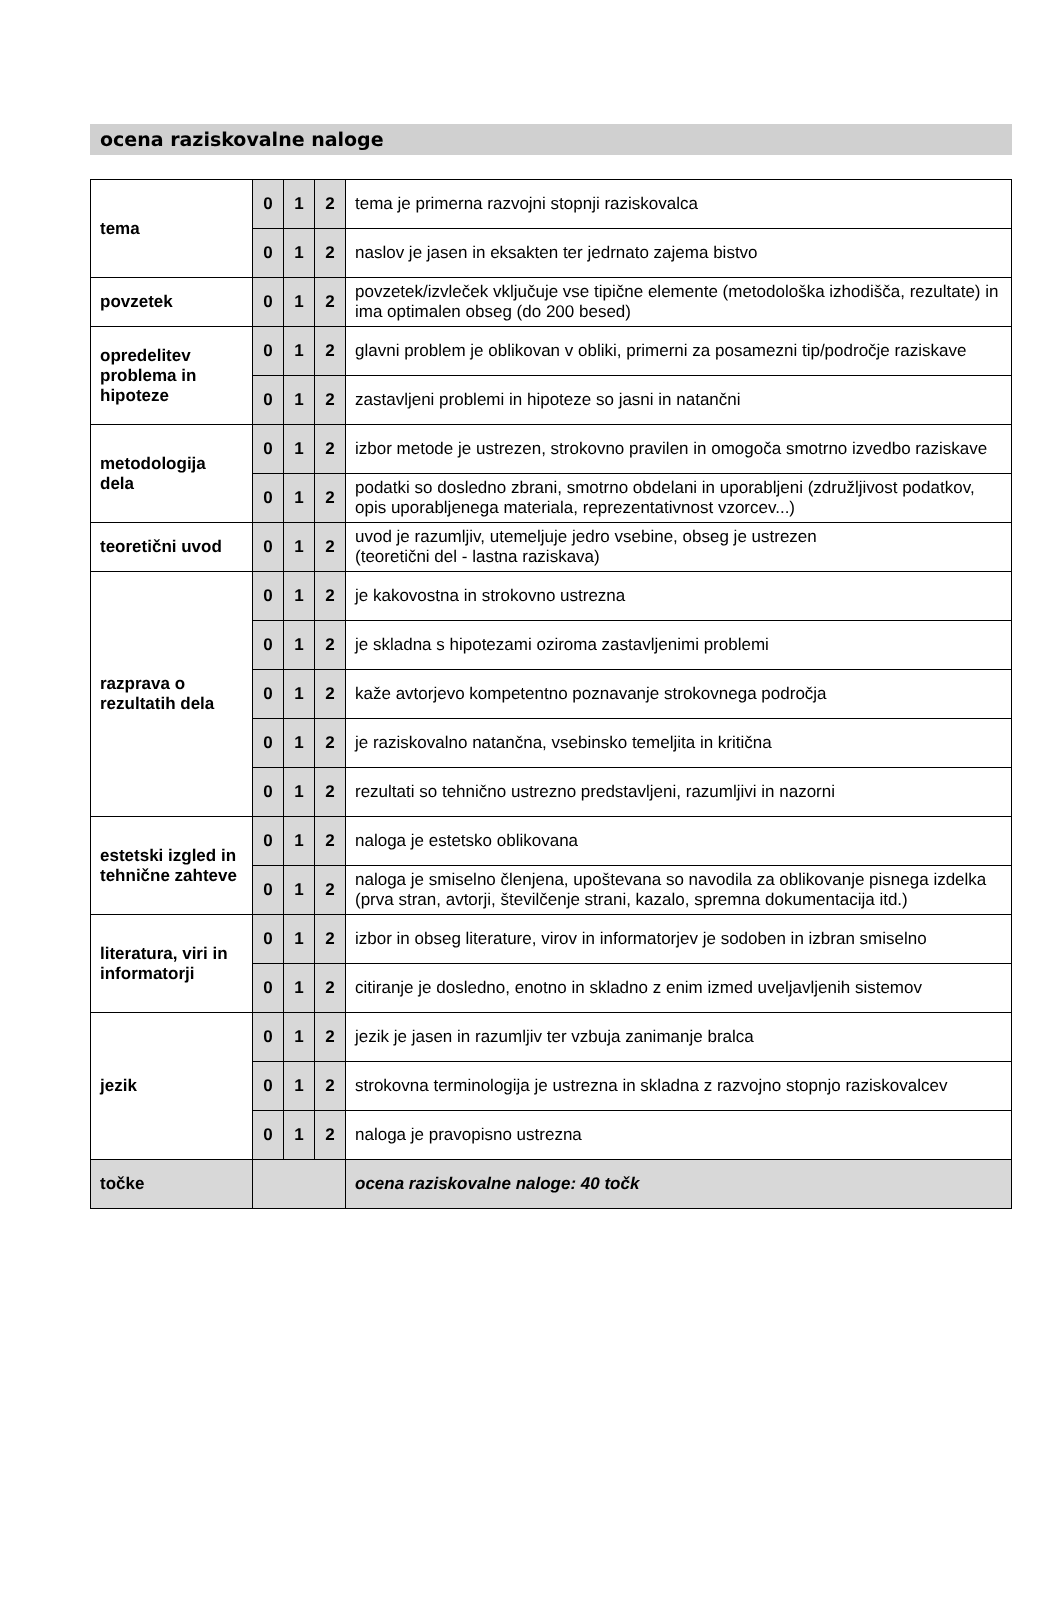ocena raziskovalne naloge
| tema | 0 | 1 | 2 | tema je primerna razvojni stopnji raziskovalca |
| | 0 | 1 | 2 | naslov je jasen in eksakten ter jedrnato zajema bistvo |
| povzetek | 0 | 1 | 2 | povzetek/izvleček vključuje vse tipične elemente (metodološka izhodišča, rezultate) in ima optimalen obseg (do 200 besed) |
| opredelitev problema in hipoteze | 0 | 1 | 2 | glavni problem je oblikovan v obliki, primerni za posamezni tip/področje raziskave |
| | 0 | 1 | 2 | zastavljeni problemi in hipoteze so jasni in natančni |
| metodologija dela | 0 | 1 | 2 | izbor metode je ustrezen, strokovno pravilen in omogoča smotrno izvedbo raziskave |
| | 0 | 1 | 2 | podatki so dosledno zbrani, smotrno obdelani in uporabljeni (združljivost podatkov, opis uporabljenega materiala, reprezentativnost vzorcev...) |
| teoretični uvod | 0 | 1 | 2 | uvod je razumljiv, utemeljuje jedro vsebine, obseg je ustrezen (teoretični del - lastna raziskava) |
| razprava o rezultatih dela | 0 | 1 | 2 | je kakovostna in strokovno ustrezna |
| | 0 | 1 | 2 | je skladna s hipotezami oziroma zastavljenimi problemi |
| | 0 | 1 | 2 | kaže avtorjevo kompetentno poznavanje strokovnega področja |
| | 0 | 1 | 2 | je raziskovalno natančna, vsebinsko temeljita in kritična |
| | 0 | 1 | 2 | rezultati so tehnično ustrezno predstavljeni, razumljivi in nazorni |
| estetski izgled in tehnične zahteve | 0 | 1 | 2 | naloga je estetsko oblikovana |
| | 0 | 1 | 2 | naloga je smiselno členjena, upoštevana so navodila za oblikovanje pisnega izdelka (prva stran, avtorji, številčenje strani, kazalo, spremna dokumentacija itd.) |
| literatura, viri in informatorji | 0 | 1 | 2 | izbor in obseg literature, virov in informatorjev je sodoben in izbran smiselno |
| | 0 | 1 | 2 | citiranje je dosledno, enotno in skladno z enim izmed uveljavljenih sistemov |
| jezik | 0 | 1 | 2 | jezik je jasen in razumljiv ter vzbuja zanimanje bralca |
| | 0 | 1 | 2 | strokovna terminologija je ustrezna in skladna z razvojno stopnjo raziskovalcev |
| | 0 | 1 | 2 | naloga je pravopisno ustrezna |
| točke | | | | ocena raziskovalne naloge: 40 točk |